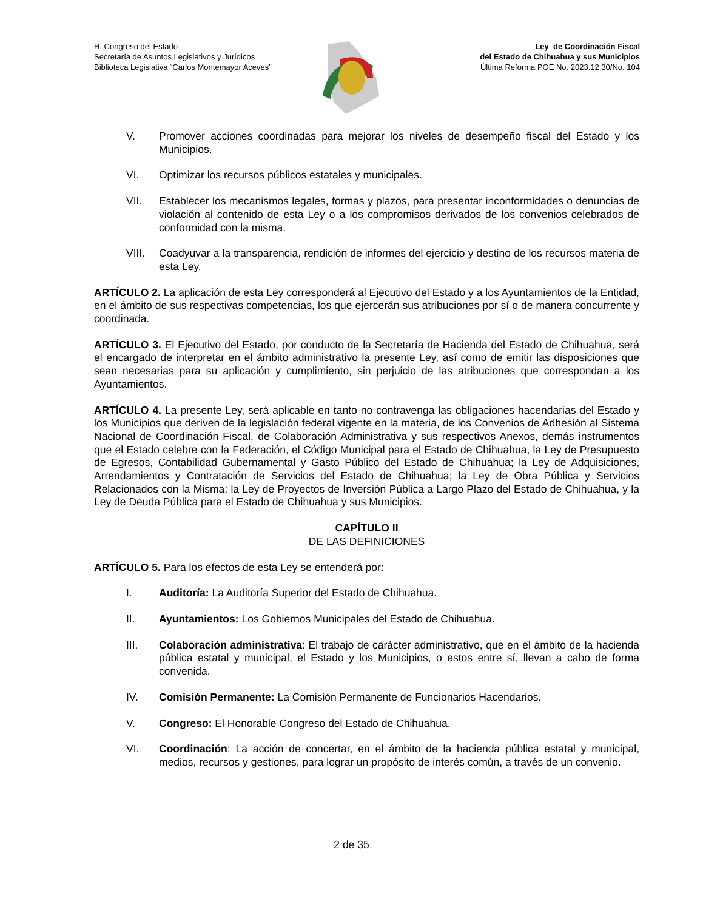H. Congreso del Estado
Secretaría de Asuntos Legislativos y Jurídicos
Biblioteca Legislativa “Carlos Montemayor Aceves”
Ley de Coordinación Fiscal
del Estado de Chihuahua y sus Municipios
Última Reforma POE No. 2023.12.30/No. 104
V. Promover acciones coordinadas para mejorar los niveles de desempeño fiscal del Estado y los Municipios.
VI. Optimizar los recursos públicos estatales y municipales.
VII. Establecer los mecanismos legales, formas y plazos, para presentar inconformidades o denuncias de violación al contenido de esta Ley o a los compromisos derivados de los convenios celebrados de conformidad con la misma.
VIII. Coadyuvar a la transparencia, rendición de informes del ejercicio y destino de los recursos materia de esta Ley.
ARTÍCULO 2. La aplicación de esta Ley corresponderá al Ejecutivo del Estado y a los Ayuntamientos de la Entidad, en el ámbito de sus respectivas competencias, los que ejercerán sus atribuciones por sí o de manera concurrente y coordinada.
ARTÍCULO 3. El Ejecutivo del Estado, por conducto de la Secretaría de Hacienda del Estado de Chihuahua, será el encargado de interpretar en el ámbito administrativo la presente Ley, así como de emitir las disposiciones que sean necesarias para su aplicación y cumplimiento, sin perjuicio de las atribuciones que correspondan a los Ayuntamientos.
ARTÍCULO 4. La presente Ley, será aplicable en tanto no contravenga las obligaciones hacendarias del Estado y los Municipios que deriven de la legislación federal vigente en la materia, de los Convenios de Adhesión al Sistema Nacional de Coordinación Fiscal, de Colaboración Administrativa y sus respectivos Anexos, demás instrumentos que el Estado celebre con la Federación, el Código Municipal para el Estado de Chihuahua, la Ley de Presupuesto de Egresos, Contabilidad Gubernamental y Gasto Público del Estado de Chihuahua; la Ley de Adquisiciones, Arrendamientos y Contratación de Servicios del Estado de Chihuahua; la Ley de Obra Pública y Servicios Relacionados con la Misma; la Ley de Proyectos de Inversión Pública a Largo Plazo del Estado de Chihuahua, y la Ley de Deuda Pública para el Estado de Chihuahua y sus Municipios.
CAPÍTULO II
DE LAS DEFINICIONES
ARTÍCULO 5. Para los efectos de esta Ley se entenderá por:
I. Auditoría: La Auditoría Superior del Estado de Chihuahua.
II. Ayuntamientos: Los Gobiernos Municipales del Estado de Chihuahua.
III. Colaboración administrativa: El trabajo de carácter administrativo, que en el ámbito de la hacienda pública estatal y municipal, el Estado y los Municipios, o estos entre sí, llevan a cabo de forma convenida.
IV. Comisión Permanente: La Comisión Permanente de Funcionarios Hacendarios.
V. Congreso: El Honorable Congreso del Estado de Chihuahua.
VI. Coordinación: La acción de concertar, en el ámbito de la hacienda pública estatal y municipal, medios, recursos y gestiones, para lograr un propósito de interés común, a través de un convenio.
2 de 35